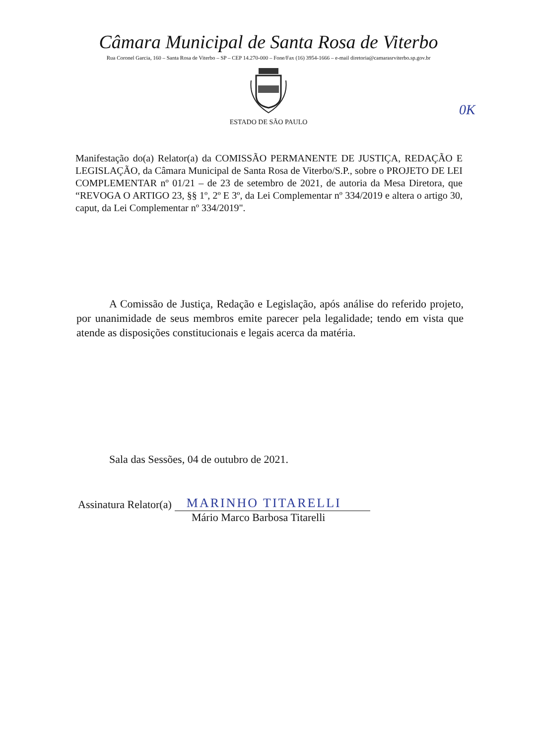Câmara Municipal de Santa Rosa de Viterbo
Rua Coronel Garcia, 160 – Santa Rosa de Viterbo – SP – CEP 14.270-000 – Fone/Fax (16) 3954-1666 – e-mail diretoria@camarasrviterbo.sp.gov.br
ESTADO DE SÃO PAULO
0K
Manifestação do(a) Relator(a) da COMISSÃO PERMANENTE DE JUSTIÇA, REDAÇÃO E LEGISLAÇÃO, da Câmara Municipal de Santa Rosa de Viterbo/S.P., sobre o PROJETO DE LEI COMPLEMENTAR nº 01/21 – de 23 de setembro de 2021, de autoria da Mesa Diretora, que “REVOGA O ARTIGO 23, §§ 1º, 2º E 3º, da Lei Complementar nº 334/2019 e altera o artigo 30, caput, da Lei Complementar nº 334/2019".
A Comissão de Justiça, Redação e Legislação, após análise do referido projeto, por unanimidade de seus membros emite parecer pela legalidade; tendo em vista que atende as disposições constitucionais e legais acerca da matéria.
Sala das Sessões, 04 de outubro de 2021.
Assinatura Relator(a) MARINHO TITARELLI
Mário Marco Barbosa Titarelli